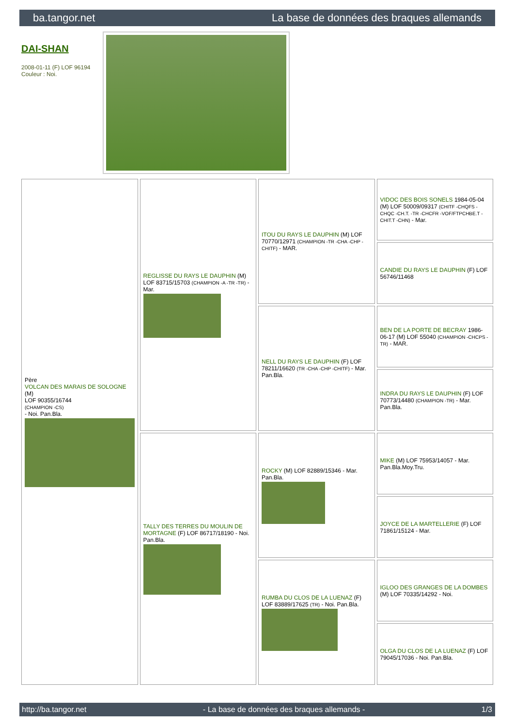ba.tangor.net La base de données des braques allemands
DAI-SHAN
2008-01-11 (F) LOF 96194
Couleur : Noi.
| Père VOLCAN DES MARAIS DE SOLOGNE (M) LOF 90355/16744 (CHAMPION -CS) - Noi. Pan.Bla. | REGLISSE DU RAYS LE DAUPHIN (M) LOF 83715/15703 (CHAMPION -A -TR -TR) - Mar. | ITOU DU RAYS LE DAUPHIN (M) LOF 70770/12971 (CHAMPION -TR -CHA -CHP -CHITF) - MAR. | VIDOC DES BOIS SONELS 1984-05-04 (M) LOF 50009/09317 (CHITF -CHQFS -CHQC -CH.T. -TR -CHCFR -VOF/FTPCHBE.T -CHIT.T -CHN) - Mar. |
| | | | CANDIE DU RAYS LE DAUPHIN (F) LOF 56746/11468 |
| | | NELL DU RAYS LE DAUPHIN (F) LOF 78211/16620 (TR -CHA -CHP -CHITF) - Mar. Pan.Bla. | BEN DE LA PORTE DE BECRAY 1986-06-17 (M) LOF 55040 (CHAMPION -CHCPS -TR) - MAR. |
| | | | INDRA DU RAYS LE DAUPHIN (F) LOF 70773/14480 (CHAMPION -TR) - Mar. Pan.Bla. |
| | TALLY DES TERRES DU MOULIN DE MORTAGNE (F) LOF 86717/18190 - Noi. Pan.Bla. | ROCKY (M) LOF 82889/15346 - Mar. Pan.Bla. | MIKE (M) LOF 75953/14057 - Mar. Pan.Bla.Moy.Tru. |
| | | | JOYCE DE LA MARTELLERIE (F) LOF 71861/15124 - Mar. |
| | | RUMBA DU CLOS DE LA LUENAZ (F) LOF 83889/17625 (TR) - Noi. Pan.Bla. | IGLOO DES GRANGES DE LA DOMBES (M) LOF 70335/14292 - Noi. |
| | | | OLGA DU CLOS DE LA LUENAZ (F) LOF 79045/17036 - Noi. Pan.Bla. |
http://ba.tangor.net - La base de données des braques allemands - 1/3